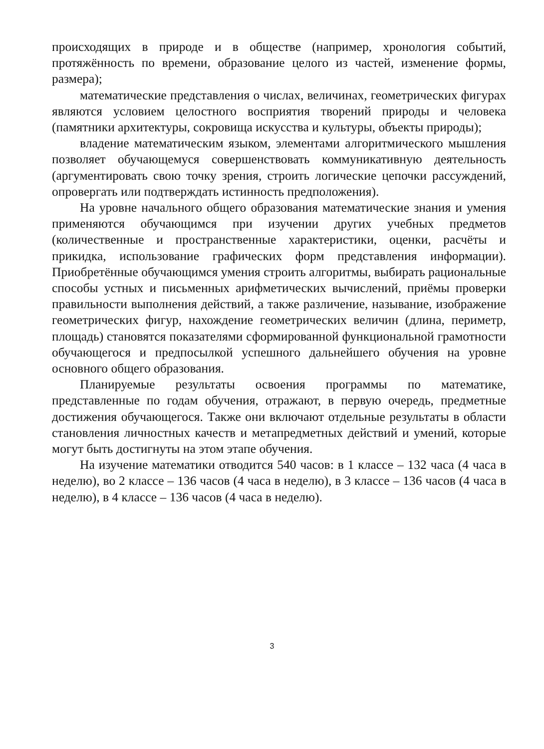происходящих в природе и в обществе (например, хронология событий, протяжённость по времени, образование целого из частей, изменение формы, размера);
математические представления о числах, величинах, геометрических фигурах являются условием целостного восприятия творений природы и человека (памятники архитектуры, сокровища искусства и культуры, объекты природы);
владение математическим языком, элементами алгоритмического мышления позволяет обучающемуся совершенствовать коммуникативную деятельность (аргументировать свою точку зрения, строить логические цепочки рассуждений, опровергать или подтверждать истинность предположения).
На уровне начального общего образования математические знания и умения применяются обучающимся при изучении других учебных предметов (количественные и пространственные характеристики, оценки, расчёты и прикидка, использование графических форм представления информации). Приобретённые обучающимся умения строить алгоритмы, выбирать рациональные способы устных и письменных арифметических вычислений, приёмы проверки правильности выполнения действий, а также различение, называние, изображение геометрических фигур, нахождение геометрических величин (длина, периметр, площадь) становятся показателями сформированной функциональной грамотности обучающегося и предпосылкой успешного дальнейшего обучения на уровне основного общего образования.
Планируемые результаты освоения программы по математике, представленные по годам обучения, отражают, в первую очередь, предметные достижения обучающегося. Также они включают отдельные результаты в области становления личностных качеств и метапредметных действий и умений, которые могут быть достигнуты на этом этапе обучения.
На изучение математики отводится 540 часов: в 1 классе – 132 часа (4 часа в неделю), во 2 классе – 136 часов (4 часа в неделю), в 3 классе – 136 часов (4 часа в неделю), в 4 классе – 136 часов (4 часа в неделю).
3